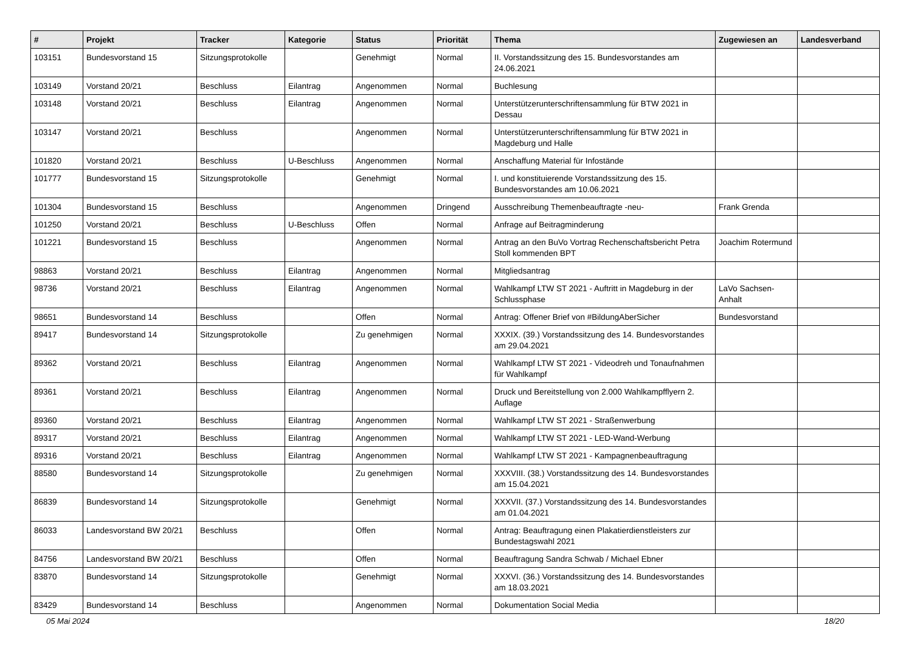| # | Projekt | Tracker | Kategorie | Status | Priorität | Thema | Zugewiesen an | Landesverband |
| --- | --- | --- | --- | --- | --- | --- | --- | --- |
| 103151 | Bundesvorstand 15 | Sitzungsprotokolle | | Genehmigt | Normal | II. Vorstandssitzung des 15. Bundesvorstandes am 24.06.2021 | | |
| 103149 | Vorstand 20/21 | Beschluss | Eilantrag | Angenommen | Normal | Buchlesung | | |
| 103148 | Vorstand 20/21 | Beschluss | Eilantrag | Angenommen | Normal | Unterstützerunterschriftensammlung für BTW 2021 in Dessau | | |
| 103147 | Vorstand 20/21 | Beschluss | | Angenommen | Normal | Unterstützerunterschriftensammlung für BTW 2021 in Magdeburg und Halle | | |
| 101820 | Vorstand 20/21 | Beschluss | U-Beschluss | Angenommen | Normal | Anschaffung Material für Infostände | | |
| 101777 | Bundesvorstand 15 | Sitzungsprotokolle | | Genehmigt | Normal | I. und konstituierende Vorstandssitzung des 15. Bundesvorstandes am 10.06.2021 | | |
| 101304 | Bundesvorstand 15 | Beschluss | | Angenommen | Dringend | Ausschreibung Themenbeauftragte -neu- | Frank Grenda | |
| 101250 | Vorstand 20/21 | Beschluss | U-Beschluss | Offen | Normal | Anfrage auf Beitragminderung | | |
| 101221 | Bundesvorstand 15 | Beschluss | | Angenommen | Normal | Antrag an den BuVo Vortrag Rechenschaftsbericht Petra Stoll kommenden BPT | Joachim Rotermund | |
| 98863 | Vorstand 20/21 | Beschluss | Eilantrag | Angenommen | Normal | Mitgliedsantrag | | |
| 98736 | Vorstand 20/21 | Beschluss | Eilantrag | Angenommen | Normal | Wahlkampf LTW ST 2021 - Auftritt in Magdeburg in der Schlussphase | LaVo Sachsen-Anhalt | |
| 98651 | Bundesvorstand 14 | Beschluss | | Offen | Normal | Antrag: Offener Brief von #BildungAberSicher | Bundesvorstand | |
| 89417 | Bundesvorstand 14 | Sitzungsprotokolle | | Zu genehmigen | Normal | XXXIX. (39.) Vorstandssitzung des 14. Bundesvorstandes am 29.04.2021 | | |
| 89362 | Vorstand 20/21 | Beschluss | Eilantrag | Angenommen | Normal | Wahlkampf LTW ST 2021 - Videodreh und Tonaufnahmen für Wahlkampf | | |
| 89361 | Vorstand 20/21 | Beschluss | Eilantrag | Angenommen | Normal | Druck und Bereitstellung von 2.000 Wahlkampfflyern 2. Auflage | | |
| 89360 | Vorstand 20/21 | Beschluss | Eilantrag | Angenommen | Normal | Wahlkampf LTW ST 2021 - Straßenwerbung | | |
| 89317 | Vorstand 20/21 | Beschluss | Eilantrag | Angenommen | Normal | Wahlkampf LTW ST 2021 - LED-Wand-Werbung | | |
| 89316 | Vorstand 20/21 | Beschluss | Eilantrag | Angenommen | Normal | Wahlkampf LTW ST 2021 - Kampagnenbeauftragung | | |
| 88580 | Bundesvorstand 14 | Sitzungsprotokolle | | Zu genehmigen | Normal | XXXVIII. (38.) Vorstandssitzung des 14. Bundesvorstandes am 15.04.2021 | | |
| 86839 | Bundesvorstand 14 | Sitzungsprotokolle | | Genehmigt | Normal | XXXVII. (37.) Vorstandssitzung des 14. Bundesvorstandes am 01.04.2021 | | |
| 86033 | Landesvorstand BW 20/21 | Beschluss | | Offen | Normal | Antrag: Beauftragung einen Plakatierdienstleisters zur Bundestagswahl 2021 | | |
| 84756 | Landesvorstand BW 20/21 | Beschluss | | Offen | Normal | Beauftragung Sandra Schwab / Michael Ebner | | |
| 83870 | Bundesvorstand 14 | Sitzungsprotokolle | | Genehmigt | Normal | XXXVI. (36.) Vorstandssitzung des 14. Bundesvorstandes am 18.03.2021 | | |
| 83429 | Bundesvorstand 14 | Beschluss | | Angenommen | Normal | Dokumentation Social Media | | |
05 Mai 2024 18/20